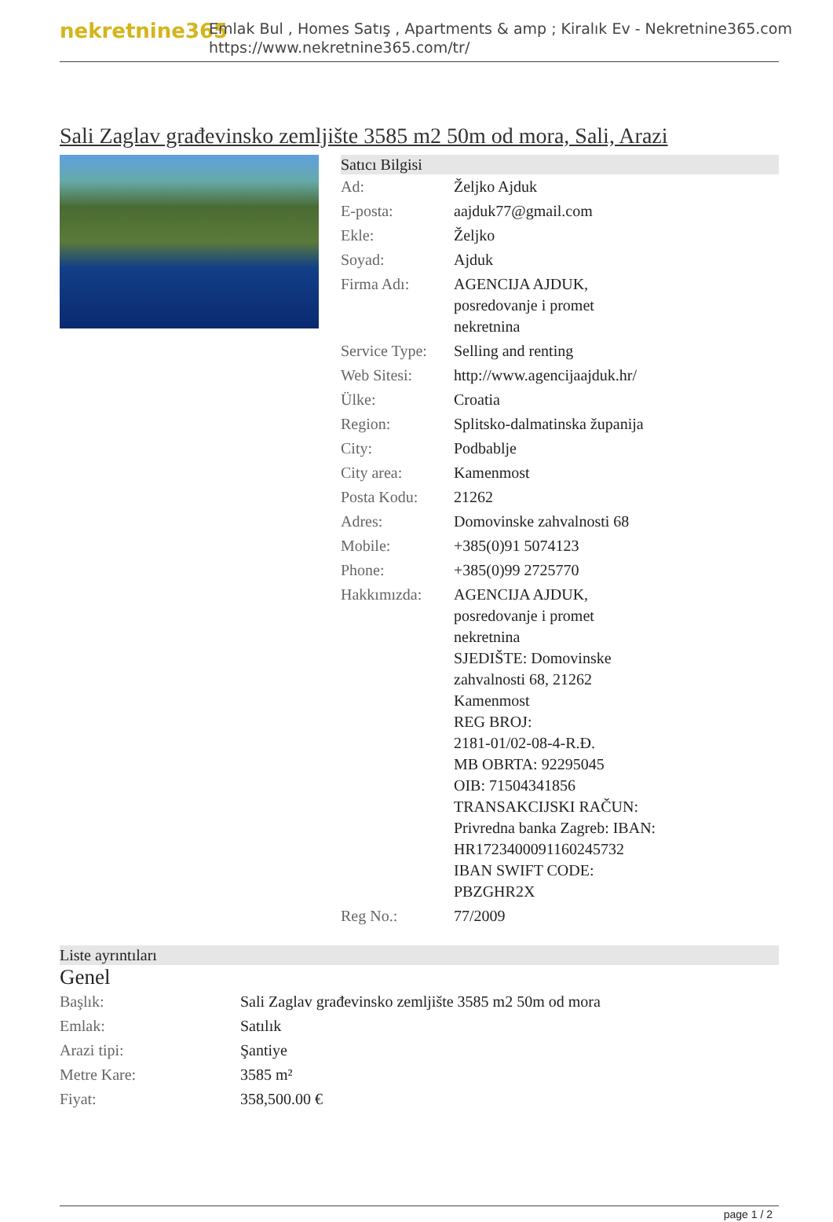nekretnine365
Emlak Bul , Homes Satış , Apartments & amp ; Kiralık Ev - Nekretnine365.com
https://www.nekretnine365.com/tr/
Sali Zaglav građevinsko zemljište 3585 m2 50m od mora, Sali, Arazi
Satıcı Bilgisi
| Ad: | Željko Ajduk |
| E-posta: | aajduk77@gmail.com |
| Ekle: | Željko |
| Soyad: | Ajduk |
| Firma Adı: | AGENCIJA AJDUK, posredovanje i promet nekretnina |
| Service Type: | Selling and renting |
| Web Sitesi: | http://www.agencijaajduk.hr/ |
| Ülke: | Croatia |
| Region: | Splitsko-dalmatinska županija |
| City: | Podbablje |
| City area: | Kamenmost |
| Posta Kodu: | 21262 |
| Adres: | Domovinske zahvalnosti 68 |
| Mobile: | +385(0)91 5074123 |
| Phone: | +385(0)99 2725770 |
| Hakkımızda: | AGENCIJA AJDUK, posredovanje i promet nekretnina SJEDIŠTE: Domovinske zahvalnosti 68, 21262 Kamenmost REG BROJ: 2181-01/02-08-4-R.Đ. MB OBRTA: 92295045 OIB: 71504341856 TRANSAKCIJSKI RAČUN: Privredna banka Zagreb: IBAN: HR1723400091160245732 IBAN SWIFT CODE: PBZGHR2X |
| Reg No.: | 77/2009 |
Liste ayrıntıları
Genel
| Başlık: | Sali Zaglav građevinsko zemljište 3585 m2 50m od mora |
| Emlak: | Satılık |
| Arazi tipi: | Şantiye |
| Metre Kare: | 3585 m² |
| Fiyat: | 358,500.00 € |
page 1 / 2